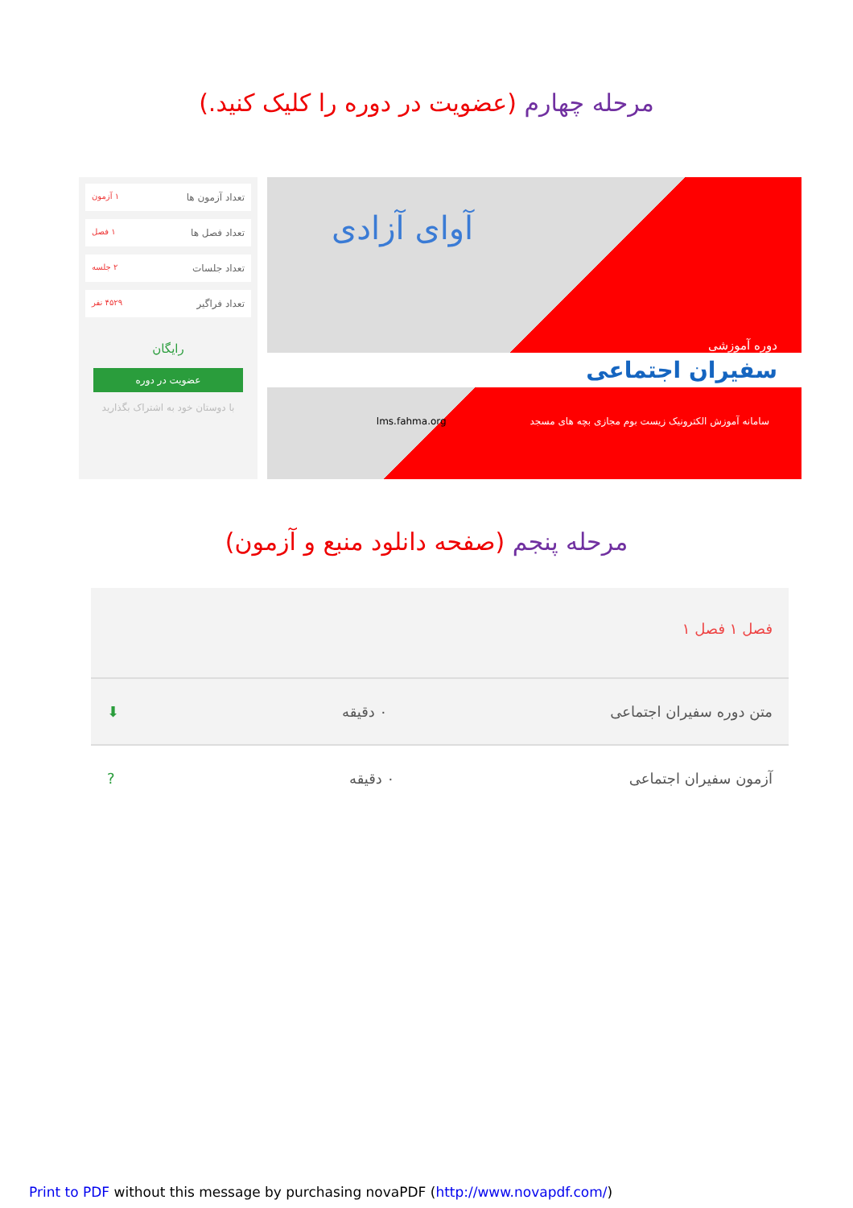مرحله چهارم (عضویت در دوره را کلیک کنید.)
تعداد آزمون ها ۱ آزمون
تعداد فصل ها ۱ فصل
تعداد جلسات ۲ جلسه
تعداد فراگیر ۴۵۲۹ نفر
رایگان
عضویت در دوره
با دوستان خود به اشتراک بگذارید
دوره آموزشی
سفیران اجتماعی
سامانه آموزش الکترونیک زیست بوم مجازی بچه های مسجد lms.fahma.org
آوای آزادی
مرحله پنجم (صفحه دانلود منبع و آزمون)
فصل ۱ فصل ۱
متن دوره سفیران اجتماعی ۰ دقیقه ⬇
آزمون سفیران اجتماعی ۰ دقیقه?
Print to PDF without this message by purchasing novaPDF (http://www.novapdf.com/)